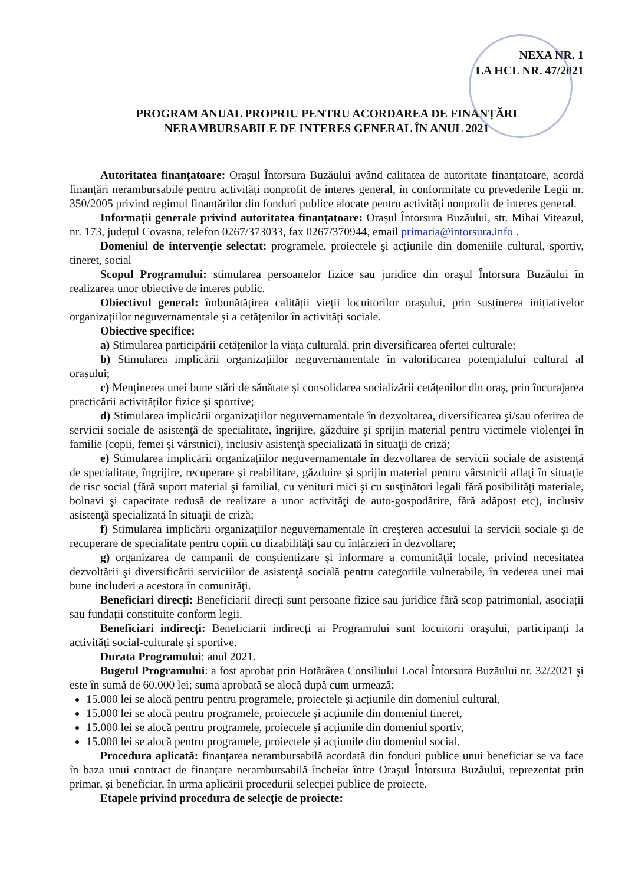NEXA NR. 1
LA HCL NR. 47/2021
PROGRAM ANUAL PROPRIU PENTRU ACORDAREA DE FINANȚĂRI
NERAMBURSABILE DE INTERES GENERAL ÎN ANUL 2021
Autoritatea finanțatoare: Orașul Întorsura Buzăului având calitatea de autoritate finanțatoare, acordă finanțări nerambursabile pentru activități nonprofit de interes general, în conformitate cu prevederile Legii nr. 350/2005 privind regimul finanțărilor din fonduri publice alocate pentru activități nonprofit de interes general.
Informații generale privind autoritatea finanțatoare: Orașul Întorsura Buzăului, str. Mihai Viteazul, nr. 173, județul Covasna, telefon 0267/373033, fax 0267/370944, email primaria@intorsura.info .
Domeniul de intervenție selectat: programele, proiectele şi acțiunile din domeniile cultural, sportiv, tineret, social
Scopul Programului: stimularea persoanelor fizice sau juridice din oraşul Întorsura Buzăului în realizarea unor obiective de interes public.
Obiectivul general: îmbunătățirea calității vieții locuitorilor orașului, prin susținerea inițiativelor organizațiilor neguvernamentale și a cetățenilor în activități sociale.
Obiective specifice:
a) Stimularea participării cetățenilor la viața culturală, prin diversificarea ofertei culturale;
b) Stimularea implicării organizațiilor neguvernamentale în valorificarea potențialului cultural al orașului;
c) Menținerea unei bune stări de sănătate și consolidarea socializării cetățenilor din oraș, prin încurajarea practicării activităților fizice și sportive;
d) Stimularea implicării organizaţiilor neguvernamentale în dezvoltarea, diversificarea şi/sau oferirea de servicii sociale de asistenţă de specialitate, îngrijire, găzduire şi sprijin material pentru victimele violenţei în familie (copii, femei şi vârstnici), inclusiv asistenţă specializată în situaţii de criză;
e) Stimularea implicării organizaţiilor neguvernamentale în dezvoltarea de servicii sociale de asistenţă de specialitate, îngrijire, recuperare şi reabilitare, găzduire şi sprijin material pentru vârstnicii aflaţi în situaţie de risc social (fără suport material şi familial, cu venituri mici şi cu susţinători legali fără posibilităţi materiale, bolnavi şi capacitate redusă de realizare a unor activităţi de auto-gospodărire, fără adăpost etc), inclusiv asistenţă specializată în situaţii de criză;
f) Stimularea implicării organizaţiilor neguvernamentale în creşterea accesului la servicii sociale şi de recuperare de specialitate pentru copiii cu dizabilităţi sau cu întârzieri în dezvoltare;
g) organizarea de campanii de conştientizare şi informare a comunităţii locale, privind necesitatea dezvoltării şi diversificării serviciilor de asistenţă socială pentru categoriile vulnerabile, în vederea unei mai bune includeri a acestora în comunităţi.
Beneficiari direcți: Beneficiarii direcți sunt persoane fizice sau juridice fără scop patrimonial, asociații sau fundații constituite conform legii.
Beneficiari indirecți: Beneficiarii indirecți ai Programului sunt locuitorii orașului, participanți la activități social-culturale şi sportive.
Durata Programului: anul 2021.
Bugetul Programului: a fost aprobat prin Hotărârea Consiliului Local Întorsura Buzăului nr. 32/2021 şi este în sumă de 60.000 lei; suma aprobată se alocă după cum urmează:
15.000 lei se alocă pentru pentru programele, proiectele și acțiunile din domeniul cultural,
15.000 lei se alocă pentru programele, proiectele și acțiunile din domeniul tineret,
15.000 lei se alocă pentru programele, proiectele și acțiunile din domeniul sportiv,
15.000 lei se alocă pentru programele, proiectele și acțiunile din domeniul social.
Procedura aplicată: finanțarea nerambursabilă acordată din fonduri publice unui beneficiar se va face în baza unui contract de finanțare nerambursabilă încheiat între Orașul Întorsura Buzăului, reprezentat prin primar, și beneficiar, în urma aplicării procedurii selecției publice de proiecte.
Etapele privind procedura de selecție de proiecte: